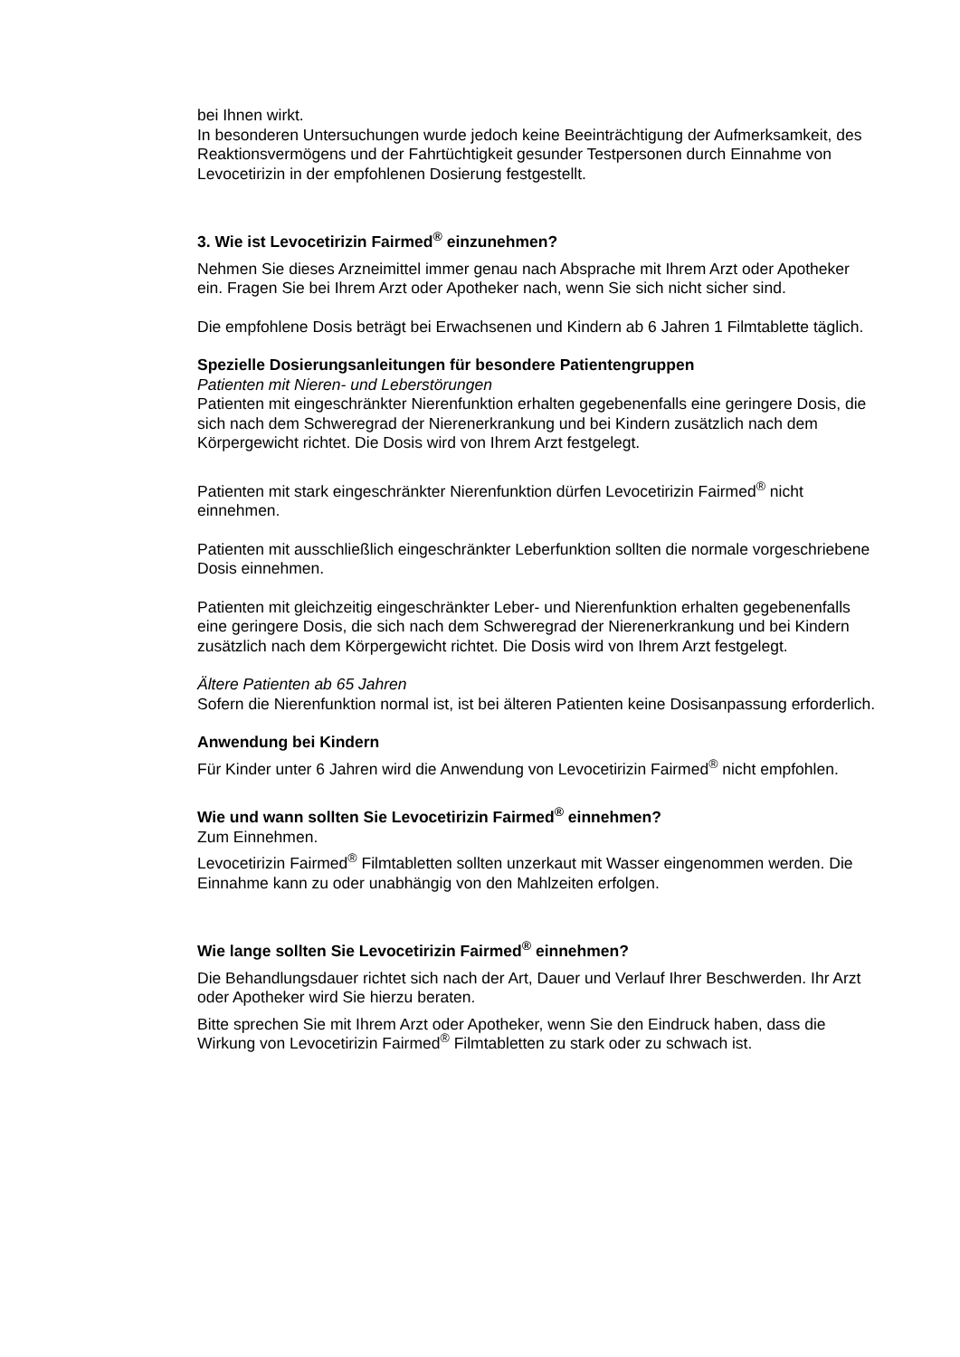bei Ihnen wirkt.
In besonderen Untersuchungen wurde jedoch keine Beeinträchtigung der Aufmerksamkeit, des Reaktionsvermögens und der Fahrtüchtigkeit gesunder Testpersonen durch Einnahme von Levocetirizin in der empfohlenen Dosierung festgestellt.
3. Wie ist Levocetirizin Fairmed<sup>®</sup> einzunehmen?
Nehmen Sie dieses Arzneimittel immer genau nach Absprache mit Ihrem Arzt oder Apotheker ein. Fragen Sie bei Ihrem Arzt oder Apotheker nach, wenn Sie sich nicht sicher sind.
Die empfohlene Dosis beträgt bei Erwachsenen und Kindern ab 6 Jahren 1 Filmtablette täglich.
Spezielle Dosierungsanleitungen für besondere Patientengruppen
Patienten mit Nieren- und Leberstörungen
Patienten mit eingeschränkter Nierenfunktion erhalten gegebenenfalls eine geringere Dosis, die sich nach dem Schweregrad der Nierenerkrankung und bei Kindern zusätzlich nach dem Körpergewicht richtet. Die Dosis wird von Ihrem Arzt festgelegt.
Patienten mit stark eingeschränkter Nierenfunktion dürfen Levocetirizin Fairmed<sup>®</sup> nicht einnehmen.
Patienten mit ausschließlich eingeschränkter Leberfunktion sollten die normale vorgeschriebene Dosis einnehmen.
Patienten mit gleichzeitig eingeschränkter Leber- und Nierenfunktion erhalten gegebenenfalls eine geringere Dosis, die sich nach dem Schweregrad der Nierenerkrankung und bei Kindern zusätzlich nach dem Körpergewicht richtet. Die Dosis wird von Ihrem Arzt festgelegt.
Ältere Patienten ab 65 Jahren
Sofern die Nierenfunktion normal ist, ist bei älteren Patienten keine Dosisanpassung erforderlich.
Anwendung bei Kindern
Für Kinder unter 6 Jahren wird die Anwendung von Levocetirizin Fairmed<sup>®</sup> nicht empfohlen.
Wie und wann sollten Sie Levocetirizin Fairmed<sup>®</sup> einnehmen?
Zum Einnehmen.
Levocetirizin Fairmed<sup>®</sup> Filmtabletten sollten unzerkaut mit Wasser eingenommen werden. Die Einnahme kann zu oder unabhängig von den Mahlzeiten erfolgen.
Wie lange sollten Sie Levocetirizin Fairmed<sup>®</sup> einnehmen?
Die Behandlungsdauer richtet sich nach der Art, Dauer und Verlauf Ihrer Beschwerden. Ihr Arzt oder Apotheker wird Sie hierzu beraten.
Bitte sprechen Sie mit Ihrem Arzt oder Apotheker, wenn Sie den Eindruck haben, dass die Wirkung von Levocetirizin Fairmed<sup>®</sup> Filmtabletten zu stark oder zu schwach ist.